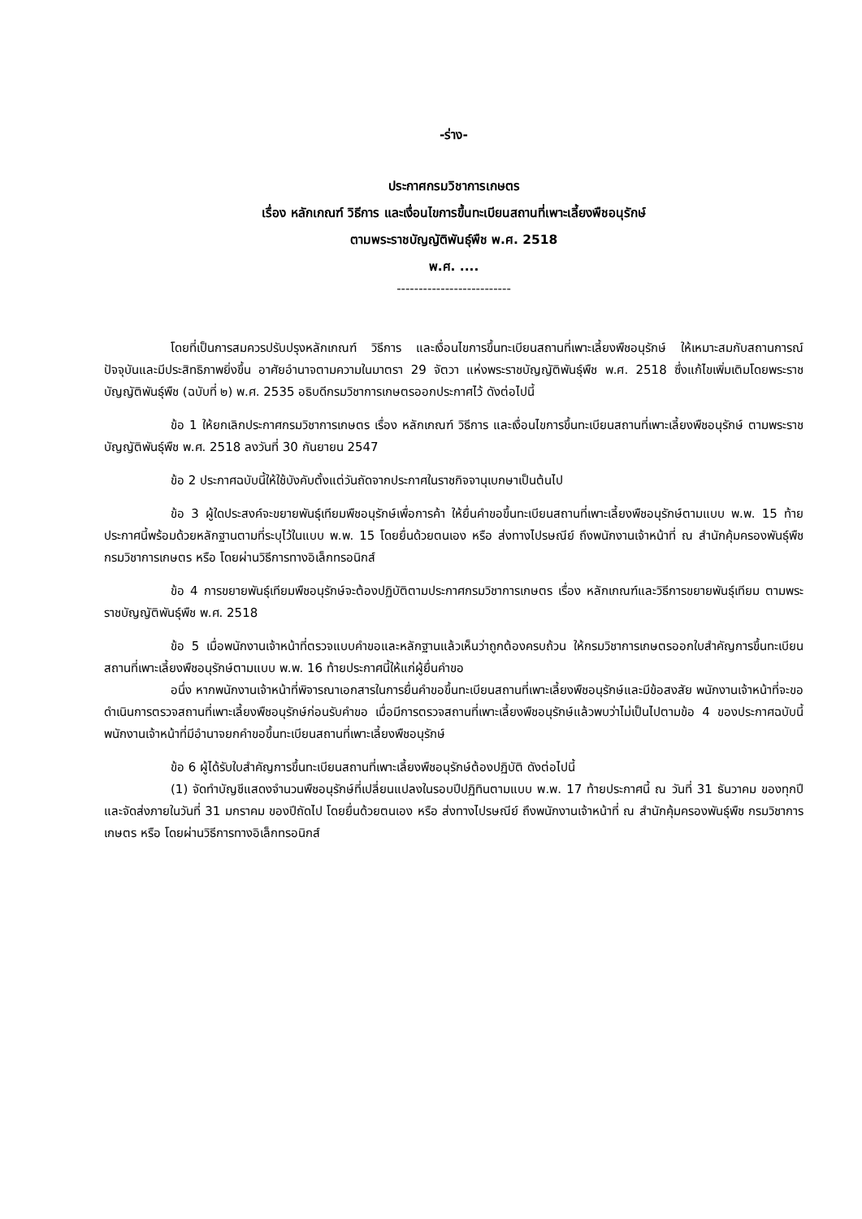-ร่าง-
ประกาศกรมวิชาการเกษตร
เรื่อง หลักเกณฑ์ วิธีการ และเงื่อนไขการขึ้นทะเบียนสถานที่เพาะเลี้ยงพืชอนุรักษ์
ตามพระราชบัญญัติพันธุ์พืช พ.ศ. 2518
พ.ศ. ....
--------------------------
โดยที่เป็นการสมควรปรับปรุงหลักเกณฑ์ วิธีการ และเงื่อนไขการขึ้นทะเบียนสถานที่เพาะเลี้ยงพืชอนุรักษ์ ให้เหมาะสมกับสถานการณ์ปัจจุบันและมีประสิทธิภาพยิ่งขึ้น อาศัยอำนาจตามความในมาตรา 29 จัตวา แห่งพระราชบัญญัติพันธุ์พืช พ.ศ. 2518 ซึ่งแก้ไขเพิ่มเติมโดยพระราชบัญญัติพันธุ์พืช (ฉบับที่ ๒) พ.ศ. 2535 อธิบดีกรมวิชาการเกษตรออกประกาศไว้ ดังต่อไปนี้
ข้อ 1 ให้ยกเลิกประกาศกรมวิชาการเกษตร เรื่อง หลักเกณฑ์ วิธีการ และเงื่อนไขการขึ้นทะเบียนสถานที่เพาะเลี้ยงพืชอนุรักษ์ ตามพระราชบัญญัติพันธุ์พืช พ.ศ. 2518 ลงวันที่ 30 กันยายน 2547
ข้อ 2 ประกาศฉบับนี้ให้ใช้บังคับตั้งแต่วันถัดจากประกาศในราชกิจจานุเบกษาเป็นต้นไป
ข้อ 3 ผู้ใดประสงค์จะขยายพันธุ์เทียมพืชอนุรักษ์เพื่อการค้า ให้ยื่นคำขอขึ้นทะเบียนสถานที่เพาะเลี้ยงพืชอนุรักษ์ตามแบบ พ.พ. 15 ท้ายประกาศนี้พร้อมด้วยหลักฐานตามที่ระบุไว้ในแบบ พ.พ. 15 โดยยื่นด้วยตนเอง หรือ ส่งทางไปรษณีย์ ถึงพนักงานเจ้าหน้าที่ ณ สำนักคุ้มครองพันธุ์พืช กรมวิชาการเกษตร หรือ โดยผ่านวิธีการทางอิเล็กทรอนิกส์
ข้อ 4 การขยายพันธุ์เทียมพืชอนุรักษ์จะต้องปฏิบัติตามประกาศกรมวิชาการเกษตร เรื่อง หลักเกณฑ์และวิธีการขยายพันธุ์เทียม ตามพระราชบัญญัติพันธุ์พืช พ.ศ. 2518
ข้อ 5 เมื่อพนักงานเจ้าหน้าที่ตรวจแบบคำขอและหลักฐานแล้วเห็นว่าถูกต้องครบถ้วน ให้กรมวิชาการเกษตรออกใบสำคัญการขึ้นทะเบียนสถานที่เพาะเลี้ยงพืชอนุรักษ์ตามแบบ พ.พ. 16 ท้ายประกาศนี้ให้แก่ผู้ยื่นคำขอ
อนึ่ง หากพนักงานเจ้าหน้าที่พิจารณาเอกสารในการยื่นคำขอขึ้นทะเบียนสถานที่เพาะเลี้ยงพืชอนุรักษ์และมีข้อสงสัย พนักงานเจ้าหน้าที่จะขอดำเนินการตรวจสถานที่เพาะเลี้ยงพืชอนุรักษ์ก่อนรับคำขอ เมื่อมีการตรวจสถานที่เพาะเลี้ยงพืชอนุรักษ์แล้วพบว่าไม่เป็นไปตามข้อ 4 ของประกาศฉบับนี้ พนักงานเจ้าหน้าที่มีอำนาจยกคำขอขึ้นทะเบียนสถานที่เพาะเลี้ยงพืชอนุรักษ์
ข้อ 6 ผู้ได้รับใบสำคัญการขึ้นทะเบียนสถานที่เพาะเลี้ยงพืชอนุรักษ์ต้องปฏิบัติ ดังต่อไปนี้
(1) จัดทำบัญชีแสดงจำนวนพืชอนุรักษ์ที่เปลี่ยนแปลงในรอบปีปฏิทินตามแบบ พ.พ. 17 ท้ายประกาศนี้ ณ วันที่ 31 ธันวาคม ของทุกปี และจัดส่งภายในวันที่ 31 มกราคม ของปีถัดไป โดยยื่นด้วยตนเอง หรือ ส่งทางไปรษณีย์ ถึงพนักงานเจ้าหน้าที่ ณ สำนักคุ้มครองพันธุ์พืช กรมวิชาการเกษตร หรือ โดยผ่านวิธีการทางอิเล็กทรอนิกส์